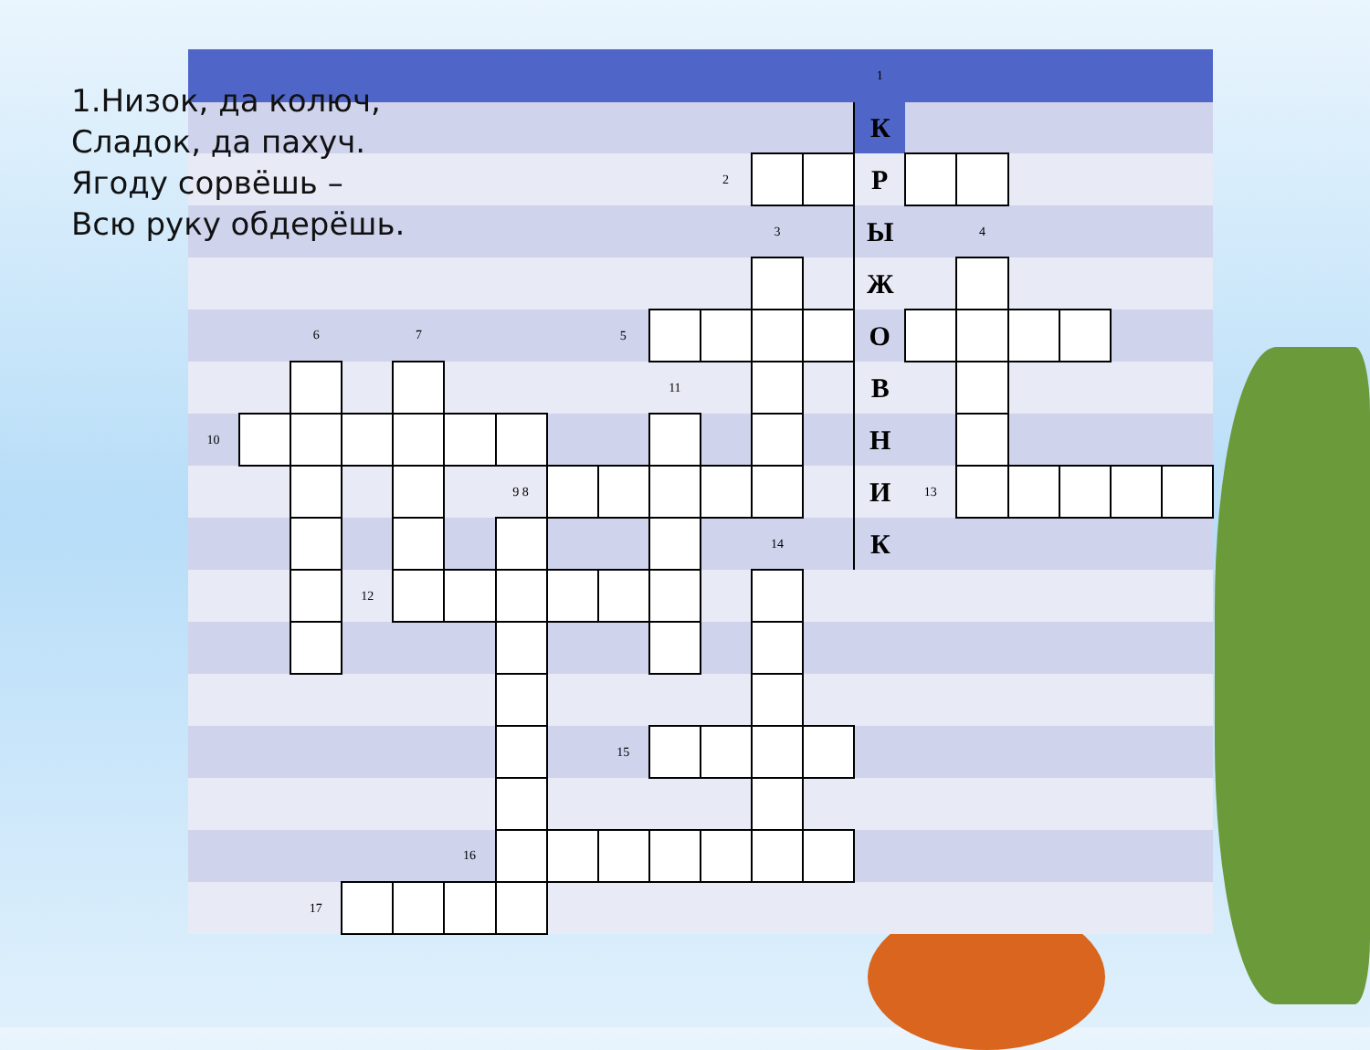1.Низок, да колюч,
Сладок, да пахуч.
Ягоду сорвёшь –
Всю руку обдерёшь.
| | | | | | | | | | | | | | 1 | | | | | | |
| | | | | | | | | | | | | | К | | | | | | |
| | | | | | | | | | | 2 | | | Р | | | | | | |
| | | | | | | | | | | | 3 | | Ы | | 4 | | | | |
| | | | | | | | | | | | | | Ж | | | | | | |
| | | 6 | | 7 | | | | 5 | | | | | О | | | | | | |
| | | | | | | | | | 11 | | | | В | | | | | | |
| 10 | | | | | | | | | | | | | Н | | | | | | |
| | | | | | | 9 8 | | | | | | | И | 13 | | | | | |
| | | | | | | | | | | | 14 | | К | | | | | | |
| | | | 12 | | | | | | | | | | | | | | | | |
| | | | | | | | | 15 | | | | | | | | | | | |
| | | | | | 16 | | | | | | | | | | | | | | |
| | | 17 | | | | | | | | | | | | | | | | | |